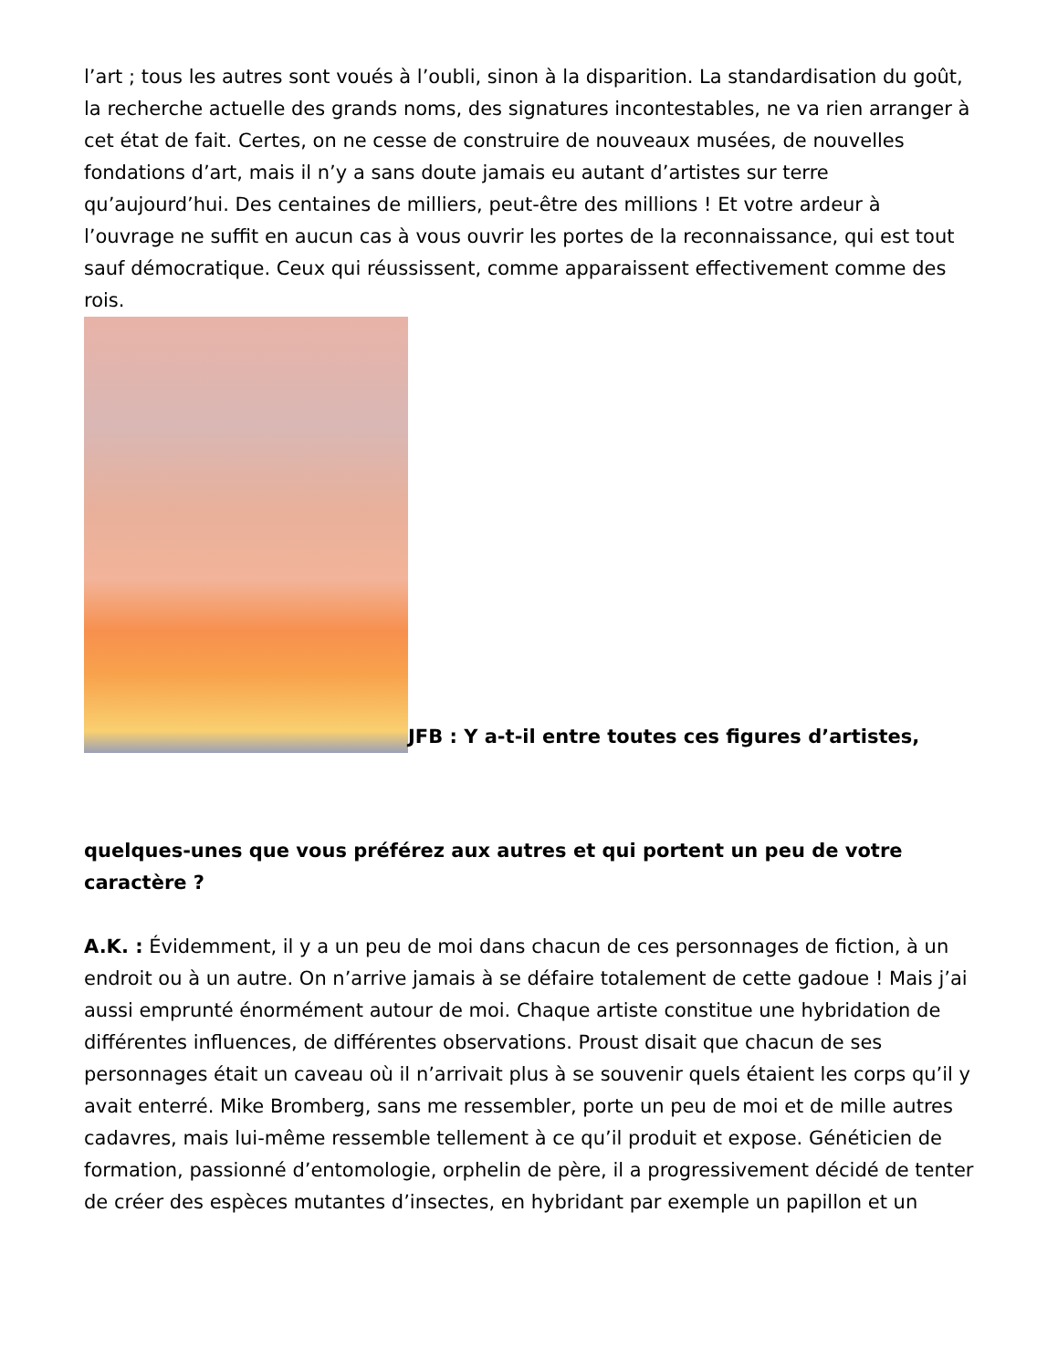l’art ; tous les autres sont voués à l’oubli, sinon à la disparition. La standardisation du goût, la recherche actuelle des grands noms, des signatures incontestables, ne va rien arranger à cet état de fait. Certes, on ne cesse de construire de nouveaux musées, de nouvelles fondations d’art, mais il n’y a sans doute jamais eu autant d’artistes sur terre qu’aujourd’hui. Des centaines de milliers, peut-être des millions ! Et votre ardeur à l’ouvrage ne suffit en aucun cas à vous ouvrir les portes de la reconnaissance, qui est tout sauf démocratique. Ceux qui réussissent, comme apparaissent effectivement comme des rois.
JFB : Y a-t-il entre toutes ces figures d’artistes,
quelques-unes que vous préférez aux autres et qui portent un peu de votre caractère ?
A.K. : Évidemment, il y a un peu de moi dans chacun de ces personnages de fiction, à un endroit ou à un autre. On n’arrive jamais à se défaire totalement de cette gadoue ! Mais j’ai aussi emprunté énormément autour de moi. Chaque artiste constitue une hybridation de différentes influences, de différentes observations. Proust disait que chacun de ses personnages était un caveau où il n’arrivait plus à se souvenir quels étaient les corps qu’il y avait enterré. Mike Bromberg, sans me ressembler, porte un peu de moi et de mille autres cadavres, mais lui-même ressemble tellement à ce qu’il produit et expose. Généticien de formation, passionné d’entomologie, orphelin de père, il a progressivement décidé de tenter de créer des espèces mutantes d’insectes, en hybridant par exemple un papillon et un